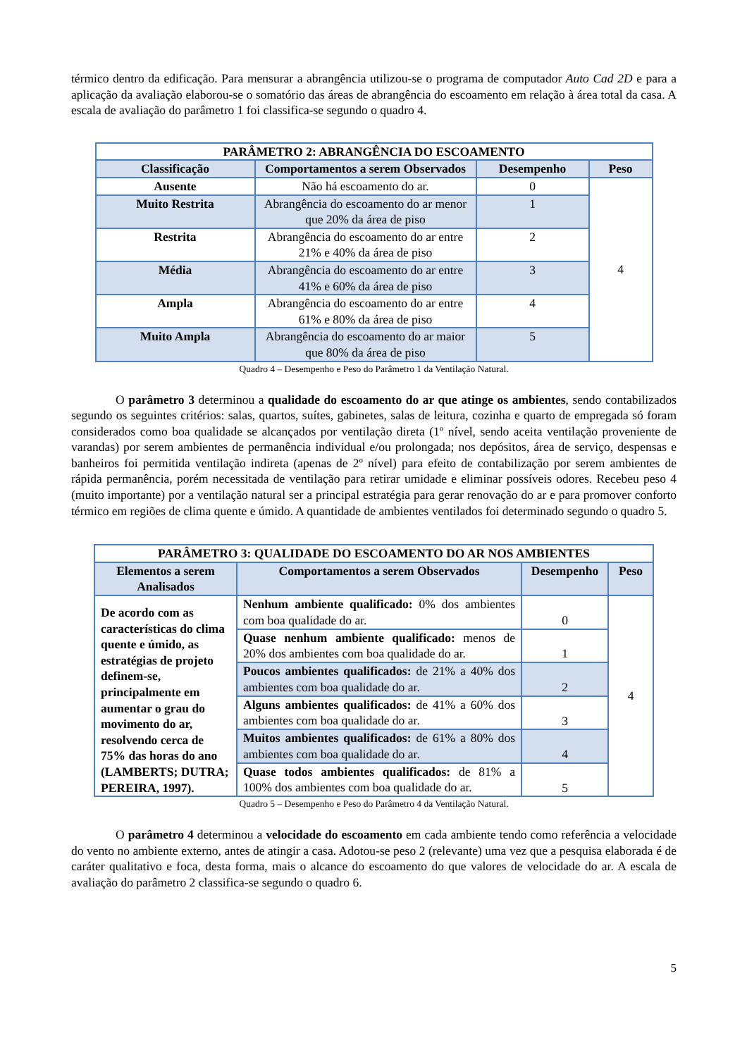térmico dentro da edificação. Para mensurar a abrangência utilizou-se o programa de computador Auto Cad 2D e para a aplicação da avaliação elaborou-se o somatório das áreas de abrangência do escoamento em relação à área total da casa. A escala de avaliação do parâmetro 1 foi classifica-se segundo o quadro 4.
| PARÂMETRO 2: ABRANGÊNCIA DO ESCOAMENTO | | | |
| --- | --- | --- | --- |
| Classificação | Comportamentos a serem Observados | Desempenho | Peso |
| Ausente | Não há escoamento do ar. | 0 | 4 |
| Muito Restrita | Abrangência do escoamento do ar menor que 20% da área de piso | 1 | |
| Restrita | Abrangência do escoamento do ar entre 21% e 40% da área de piso | 2 | |
| Média | Abrangência do escoamento do ar entre 41% e 60% da área de piso | 3 | |
| Ampla | Abrangência do escoamento do ar entre 61% e 80% da área de piso | 4 | |
| Muito Ampla | Abrangência do escoamento do ar maior que 80% da área de piso | 5 | |
Quadro 4 – Desempenho e Peso do Parâmetro 1 da Ventilação Natural.
O parâmetro 3 determinou a qualidade do escoamento do ar que atinge os ambientes, sendo contabilizados segundo os seguintes critérios: salas, quartos, suítes, gabinetes, salas de leitura, cozinha e quarto de empregada só foram considerados como boa qualidade se alcançados por ventilação direta (1º nível, sendo aceita ventilação proveniente de varandas) por serem ambientes de permanência individual e/ou prolongada; nos depósitos, área de serviço, despensas e banheiros foi permitida ventilação indireta (apenas de 2º nível) para efeito de contabilização por serem ambientes de rápida permanência, porém necessitada de ventilação para retirar umidade e eliminar possíveis odores. Recebeu peso 4 (muito importante) por a ventilação natural ser a principal estratégia para gerar renovação do ar e para promover conforto térmico em regiões de clima quente e úmido. A quantidade de ambientes ventilados foi determinado segundo o quadro 5.
| PARÂMETRO 3: QUALIDADE DO ESCOAMENTO DO AR NOS AMBIENTES | | | |
| --- | --- | --- | --- |
| Elementos a serem Analisados | Comportamentos a serem Observados | Desempenho | Peso |
| De acordo com as características do clima quente e úmido, as estratégias de projeto definem-se, principalmente em aumentar o grau do movimento do ar, resolvendo cerca de 75% das horas do ano (LAMBERTS; DUTRA; PEREIRA, 1997). | Nenhum ambiente qualificado: 0% dos ambientes com boa qualidade do ar. | 0 | 4 |
| | Quase nenhum ambiente qualificado: menos de 20% dos ambientes com boa qualidade do ar. | 1 | |
| | Poucos ambientes qualificados: de 21% a 40% dos ambientes com boa qualidade do ar. | 2 | |
| | Alguns ambientes qualificados: de 41% a 60% dos ambientes com boa qualidade do ar. | 3 | |
| | Muitos ambientes qualificados: de 61% a 80% dos ambientes com boa qualidade do ar. | 4 | |
| | Quase todos ambientes qualificados: de 81% a 100% dos ambientes com boa qualidade do ar. | 5 | |
Quadro 5 – Desempenho e Peso do Parâmetro 4 da Ventilação Natural.
O parâmetro 4 determinou a velocidade do escoamento em cada ambiente tendo como referência a velocidade do vento no ambiente externo, antes de atingir a casa. Adotou-se peso 2 (relevante) uma vez que a pesquisa elaborada é de caráter qualitativo e foca, desta forma, mais o alcance do escoamento do que valores de velocidade do ar. A escala de avaliação do parâmetro 2 classifica-se segundo o quadro 6.
5